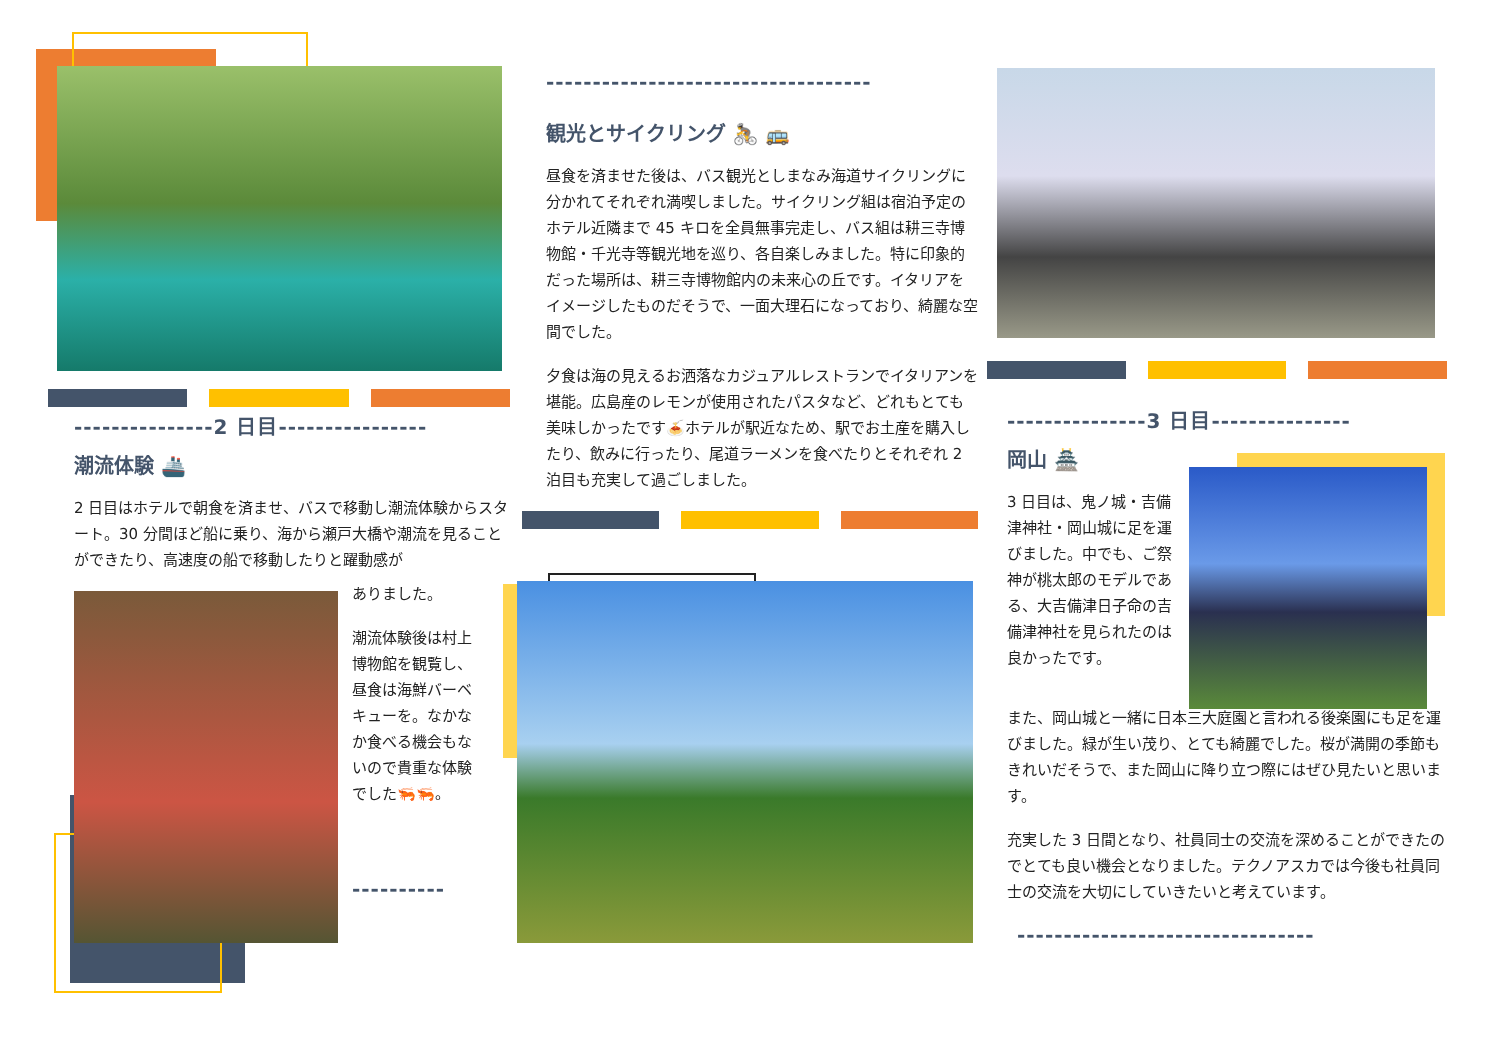---------------2 日目----------------
潮流体験 🚢
2 日目はホテルで朝食を済ませ、バスで移動し潮流体験からスタート。30 分間ほど船に乗り、海から瀬戸大橋や潮流を見ることができたり、高速度の船で移動したりと躍動感が
ありました。
潮流体験後は村上博物館を観覧し、昼食は海鮮バーベキューを。なかなか食べる機会もないので貴重な体験でした🦐🦐。
----------
-----------------------------------
観光とサイクリング 🚴 🚌
昼食を済ませた後は、バス観光としまなみ海道サイクリングに分かれてそれぞれ満喫しました。サイクリング組は宿泊予定のホテル近隣まで 45 キロを全員無事完走し、バス組は耕三寺博物館・千光寺等観光地を巡り、各自楽しみました。特に印象的だった場所は、耕三寺博物館内の未来心の丘です。イタリアをイメージしたものだそうで、一面大理石になっており、綺麗な空間でした。
夕食は海の見えるお洒落なカジュアルレストランでイタリアンを堪能。広島産のレモンが使用されたパスタなど、どれもとても美味しかったです🍝ホテルが駅近なため、駅でお土産を購入したり、飲みに行ったり、尾道ラーメンを食べたりとそれぞれ 2 泊目も充実して過ごしました。
---------------3 日目---------------
岡山 🏯
3 日目は、鬼ノ城・吉備津神社・岡山城に足を運びました。中でも、ご祭神が桃太郎のモデルである、大吉備津日子命の吉備津神社を見られたのは良かったです。
また、岡山城と一緒に日本三大庭園と言われる後楽園にも足を運びました。緑が生い茂り、とても綺麗でした。桜が満開の季節もきれいだそうで、また岡山に降り立つ際にはぜひ見たいと思います。
充実した 3 日間となり、社員同士の交流を深めることができたのでとても良い機会となりました。テクノアスカでは今後も社員同士の交流を大切にしていきたいと考えています。
--------------------------------